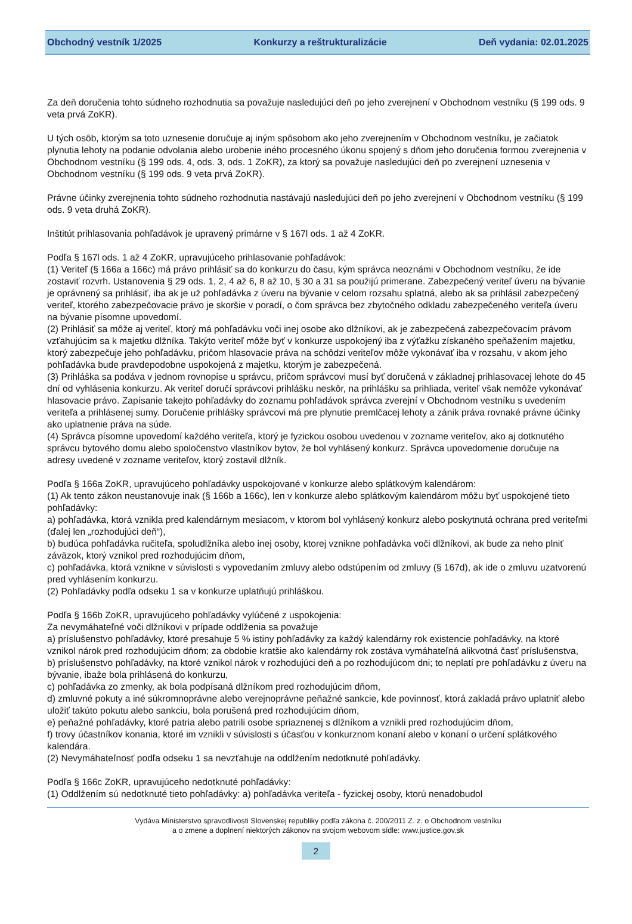Obchodný vestník 1/2025 Konkurzy a reštrukturalizácie Deň vydania: 02.01.2025
Za deň doručenia tohto súdneho rozhodnutia sa považuje nasledujúci deň po jeho zverejnení v Obchodnom vestníku (§ 199 ods. 9 veta prvá ZoKR).
U tých osôb, ktorým sa toto uznesenie doručuje aj iným spôsobom ako jeho zverejnením v Obchodnom vestníku, je začiatok plynutia lehoty na podanie odvolania alebo urobenie iného procesného úkonu spojený s dňom jeho doručenia formou zverejnenia v Obchodnom vestníku (§ 199 ods. 4, ods. 3, ods. 1 ZoKR), za ktorý sa považuje nasledujúci deň po zverejnení uznesenia v Obchodnom vestníku (§ 199 ods. 9 veta prvá ZoKR).
Právne účinky zverejnenia tohto súdneho rozhodnutia nastávajú nasledujúci deň po jeho zverejnení v Obchodnom vestníku (§ 199 ods. 9 veta druhá ZoKR).
Inštitút prihlasovania pohľadávok je upravený primárne v § 167l ods. 1 až 4 ZoKR.
Podľa § 167l ods. 1 až 4 ZoKR, upravujúceho prihlasovanie pohľadávok:
(1) Veriteľ (§ 166a a 166c) má právo prihlásiť sa do konkurzu do času, kým správca neoznámi v Obchodnom vestníku, že ide zostaviť rozvrh. Ustanovenia § 29 ods. 1, 2, 4 až 6, 8 až 10, § 30 a 31 sa použijú primerane. Zabezpečený veriteľ úveru na bývanie je oprávnený sa prihlásiť, iba ak je už pohľadávka z úveru na bývanie v celom rozsahu splatná, alebo ak sa prihlásil zabezpečený veriteľ, ktorého zabezpečovacie právo je skoršie v poradí, o čom správca bez zbytočného odkladu zabezpečeného veriteľa úveru na bývanie písomne upovedomí.
(2) Prihlásiť sa môže aj veriteľ, ktorý má pohľadávku voči inej osobe ako dlžníkovi, ak je zabezpečená zabezpečovacím právom vzťahujúcim sa k majetku dlžníka. Takýto veriteľ môže byť v konkurze uspokojený iba z výťažku získaného speňažením majetku, ktorý zabezpečuje jeho pohľadávku, pričom hlasovacie práva na schôdzi veriteľov môže vykonávať iba v rozsahu, v akom jeho pohľadávka bude pravdepodobne uspokojená z majetku, ktorým je zabezpečená.
(3) Prihláška sa podáva v jednom rovnopise u správcu, pričom správcovi musí byť doručená v základnej prihlasovacej lehote do 45 dní od vyhlásenia konkurzu. Ak veriteľ doručí správcovi prihlášku neskôr, na prihlášku sa prihliada, veriteľ však nemôže vykonávať hlasovacie právo. Zapísanie takejto pohľadávky do zoznamu pohľadávok správca zverejní v Obchodnom vestníku s uvedením veriteľa a prihlásenej sumy. Doručenie prihlášky správcovi má pre plynutie premlčacej lehoty a zánik práva rovnaké právne účinky ako uplatnenie práva na súde.
(4) Správca písomne upovedomí každého veriteľa, ktorý je fyzickou osobou uvedenou v zozname veriteľov, ako aj dotknutého správcu bytového domu alebo spoločenstvo vlastníkov bytov, že bol vyhlásený konkurz. Správca upovedomenie doručuje na adresy uvedené v zozname veriteľov, ktorý zostavil dlžník.
Podľa § 166a ZoKR, upravujúceho pohľadávky uspokojované v konkurze alebo splátkovým kalendárom:
(1) Ak tento zákon neustanovuje inak (§ 166b a 166c), len v konkurze alebo splátkovým kalendárom môžu byť uspokojené tieto pohľadávky:
a) pohľadávka, ktorá vznikla pred kalendárnym mesiacom, v ktorom bol vyhlásený konkurz alebo poskytnutá ochrana pred veriteľmi (ďalej len „rozhodujúci deň“),
b) budúca pohľadávka ručiteľa, spoludlžníka alebo inej osoby, ktorej vznikne pohľadávka voči dlžníkovi, ak bude za neho plniť záväzok, ktorý vznikol pred rozhodujúcim dňom,
c) pohľadávka, ktorá vznikne v súvislosti s vypovedaním zmluvy alebo odstúpením od zmluvy (§ 167d), ak ide o zmluvu uzatvorenú pred vyhlásením konkurzu.
(2) Pohľadávky podľa odseku 1 sa v konkurze uplatňujú prihláškou.
Podľa § 166b ZoKR, upravujúceho pohľadávky vylúčené z uspokojenia:
Za nevymáhateľné voči dlžníkovi v prípade oddlženia sa považuje
a) príslušenstvo pohľadávky, ktoré presahuje 5 % istiny pohľadávky za každý kalendárny rok existencie pohľadávky, na ktoré vznikol nárok pred rozhodujúcim dňom; za obdobie kratšie ako kalendárny rok zostáva vymáhateľná alikvotná časť príslušenstva,
b) príslušenstvo pohľadávky, na ktoré vznikol nárok v rozhodujúci deň a po rozhodujúcom dni; to neplatí pre pohľadávku z úveru na bývanie, ibaže bola prihlásená do konkurzu,
c) pohľadávka zo zmenky, ak bola podpísaná dlžníkom pred rozhodujúcim dňom,
d) zmluvné pokuty a iné súkromnoprávne alebo verejnoprávne peňažné sankcie, kde povinnosť, ktorá zakladá právo uplatniť alebo uložiť takúto pokutu alebo sankciu, bola porušená pred rozhodujúcim dňom,
e) peňažné pohľadávky, ktoré patria alebo patrili osobe spriaznenej s dlžníkom a vznikli pred rozhodujúcim dňom,
f) trovy účastníkov konania, ktoré im vznikli v súvislosti s účasťou v konkurznom konaní alebo v konaní o určení splátkového kalendára.
(2) Nevymáhateľnosť podľa odseku 1 sa nevzťahuje na oddlžením nedotknuté pohľadávky.
Podľa § 166c ZoKR, upravujúceho nedotknuté pohľadávky:
(1) Oddlžením sú nedotknuté tieto pohľadávky: a) pohľadávka veriteľa - fyzickej osoby, ktorú nenadobudol
Vydáva Ministerstvo spravodlivosti Slovenskej republiky podľa zákona č. 200/2011 Z. z. o Obchodnom vestníku
a o zmene a doplnení niektorých zákonov na svojom webovom sídle: www.justice.gov.sk
2